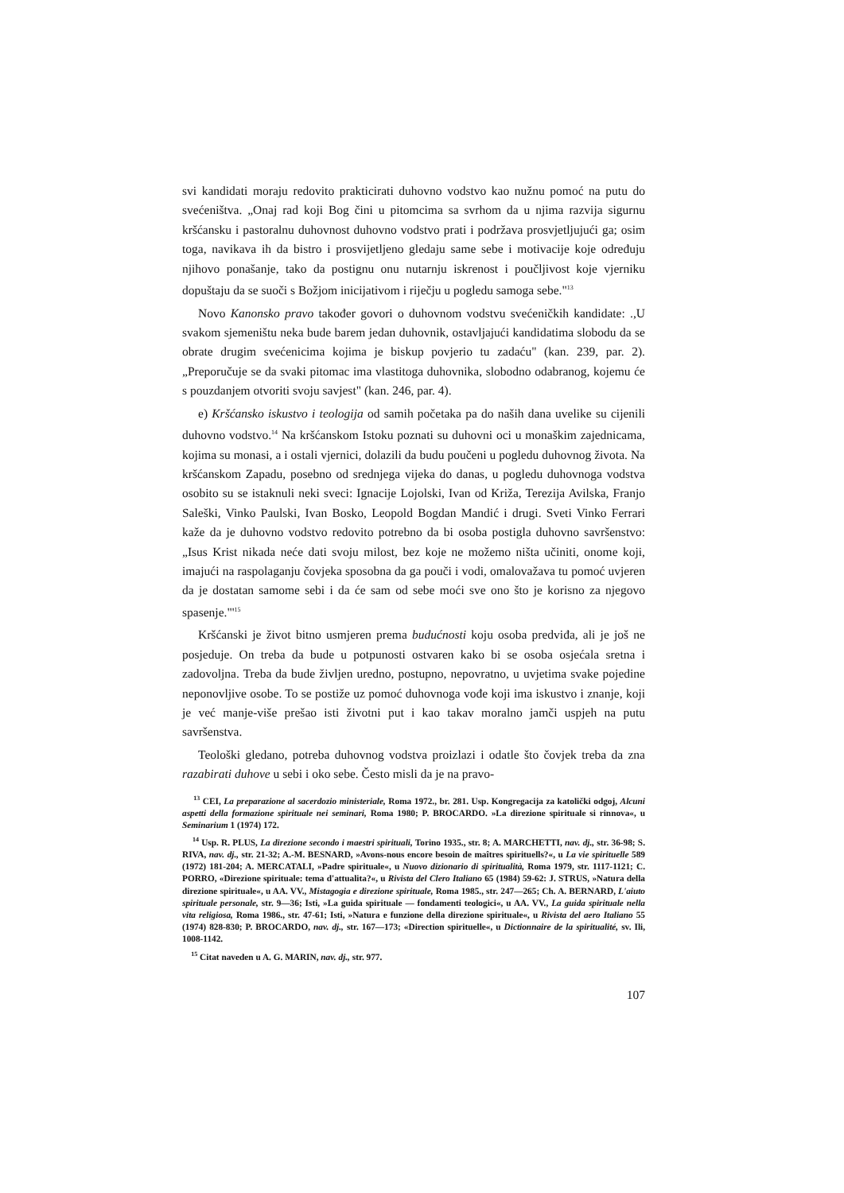svi kandidati moraju redovito prakticirati duhovno vodstvo kao nužnu pomoć na putu do svećeništva. „Onaj rad koji Bog čini u pitomcima sa svrhom da u njima razvija sigurnu kršćansku i pastoralnu duhovnost duhovno vodstvo prati i podržava prosvjetljujući ga; osim toga, navikava ih da bistro i prosvijetljeno gledaju same sebe i motivacije koje određuju njihovo ponašanje, tako da postignu onu nutarnju iskrenost i poučljivost koje vjerniku dopuštaju da se suoči s Božjom inicijativom i riječju u pogledu samoga sebe."<sup>13</sup>
Novo Kanonsko pravo također govori o duhovnom vodstvu svećeničkih kandidate: .,U svakom sjemeništu neka bude barem jedan duhovnik, ostavljajući kandidatima slobodu da se obrate drugim svećenicima kojima je biskup povjerio tu zadaću" (kan. 239, par. 2). „Preporučuje se da svaki pitomac ima vlastitoga duhovnika, slobodno odabranog, kojemu će s pouzdanjem otvoriti svoju savjest" (kan. 246, par. 4).
e) Kršćansko iskustvo i teologija od samih početaka pa do naših dana uvelike su cijenili duhovno vodstvo.<sup>14</sup> Na kršćanskom Istoku poznati su duhovni oci u monaškim zajednicama, kojima su monasi, a i ostali vjernici, dolazili da budu poučeni u pogledu duhovnog života. Na kršćanskom Zapadu, posebno od srednjega vijeka do danas, u pogledu duhovnoga vodstva osobito su se istaknuli neki sveci: Ignacije Lojolski, Ivan od Križa, Terezija Avilska, Franjo Saleški, Vinko Paulski, Ivan Bosko, Leopold Bogdan Mandić i drugi. Sveti Vinko Ferrari kaže da je duhovno vodstvo redovito potrebno da bi osoba postigla duhovno savršenstvo: „Isus Krist nikada neće dati svoju milost, bez koje ne možemo ništa učiniti, onome koji, imajući na raspolaganju čovjeka sposobna da ga pouči i vodi, omalovažava tu pomoć uvjeren da je dostatan samome sebi i da će sam od sebe moći sve ono što je korisno za njegovo spasenje."'<sup>15</sup>
Kršćanski je život bitno usmjeren prema budućnosti koju osoba predviđa, ali je još ne posjeduje. On treba da bude u potpunosti ostvaren kako bi se osoba osjećala sretna i zadovoljna. Treba da bude življen uredno, postupno, nepovratno, u uvjetima svake pojedine neponovljive osobe. To se postiže uz pomoć duhovnoga vođe koji ima iskustvo i znanje, koji je već manje-više prešao isti životni put i kao takav moralno jamči uspjeh na putu savršenstva.
Teološki gledano, potreba duhovnog vodstva proizlazi i odatle što čovjek treba da zna razabirati duhove u sebi i oko sebe. Često misli da je na pravo-
<sup>13</sup> CEI, La preparazione al sacerdozio ministeriale, Roma 1972., br. 281. Usp. Kongregacija za katolički odgoj, Alcuni aspetti della formazione spirituale nei seminari, Roma 1980; P. BROCARDO. »La direzione spirituale si rinnova«, u Seminarium 1 (1974) 172.
<sup>14</sup> Usp. R. PLUS, La direzione secondo i maestri spirituali, Torino 1935., str. 8; A. MARCHETTI, nav. dj., str. 36-98; S. RIVA, nav. dj., str. 21-32; A.-M. BESNARD, »Avons-nous encore besoin de maîtres spirituells?«, u La vie spirituelle 589 (1972) 181-204; A. MERCATALI, »Padre spirituale«, u Nuovo dizionario di spiritualità, Roma 1979, str. 1117-1121; C. PORRO, «Direzione spirituale: tema d'attualita?«, u Rivista del Clero Italiano 65 (1984) 59-62: J. STRUS, »Natura della direzione spirituale«, u AA. VV., Mistagogia e direzione spirituale, Roma 1985., str. 247—265; Ch. A. BERNARD, L'aiuto spirituale personale, str. 9—36; Isti, »La guida spirituale — fondamenti teologici«, u AA. VV., La guida spirituale nella vita religiosa, Roma 1986., str. 47-61; Isti, »Natura e funzione della direzione spirituale«, u Rivista del aero Italiano 55 (1974) 828-830; P. BROCARDO, nav. dj., str. 167—173; «Direction spirituelle«, u Dictionnaire de la spiritualité, sv. Ili, 1008-1142.
<sup>15</sup> Citat naveden u A. G. MARIN, nav. dj., str. 977.
107